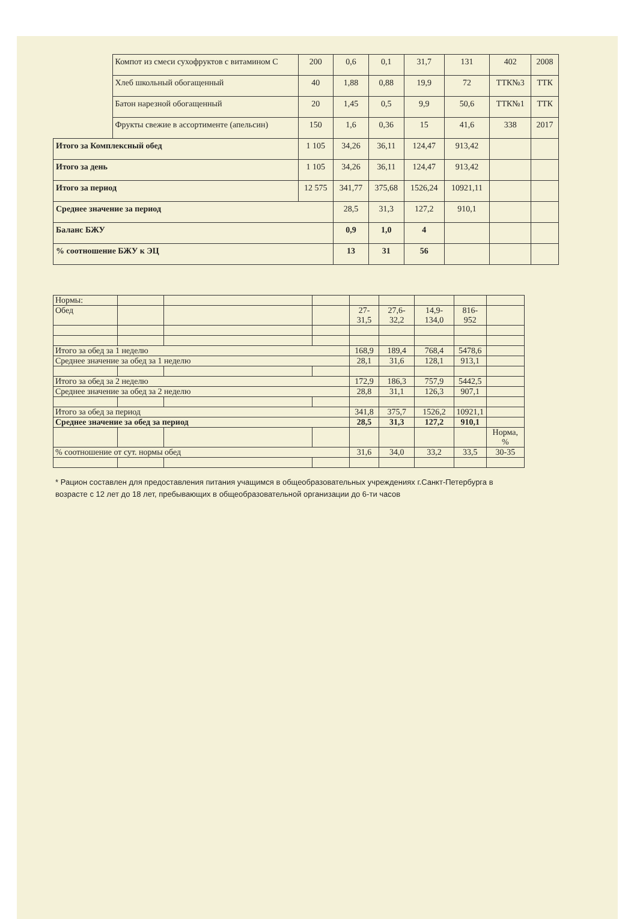| | Компот из смеси сухофруктов с витамином С | 200 | 0,6 | 0,1 | 31,7 | 131 | 402 | 2008 |
| | Хлеб школьный обогащенный | 40 | 1,88 | 0,88 | 19,9 | 72 | ТТК№3 | ТТК |
| | Батон нарезной обогащенный | 20 | 1,45 | 0,5 | 9,9 | 50,6 | ТТК№1 | ТТК |
| | Фрукты свежие в ассортименте (апельсин) | 150 | 1,6 | 0,36 | 15 | 41,6 | 338 | 2017 |
| Итого за Комплексный обед | | 1 105 | 34,26 | 36,11 | 124,47 | 913,42 | | |
| Итого за день | | 1 105 | 34,26 | 36,11 | 124,47 | 913,42 | | |
| Итого за период | | 12 575 | 341,77 | 375,68 | 1526,24 | 10921,11 | | |
| Среднее значение за период | | | 28,5 | 31,3 | 127,2 | 910,1 | | |
| Баланс БЖУ | | | 0,9 | 1,0 | 4 | | | |
| % соотношение БЖУ к ЭЦ | | | 13 | 31 | 56 | | | |
| Нормы: | | | | | | | | |
| Обед | | | | 27-31,5 | 27,6-32,2 | 14,9-134,0 | 816-952 | |
| Итого за обед за 1 неделю | | | | 168,9 | 189,4 | 768,4 | 5478,6 | |
| Среднее значение за обед за 1 неделю | | | | 28,1 | 31,6 | 128,1 | 913,1 | |
| Итого за обед за 2 неделю | | | | 172,9 | 186,3 | 757,9 | 5442,5 | |
| Среднее значение за обед за 2 неделю | | | | 28,8 | 31,1 | 126,3 | 907,1 | |
| Итого за обед за период | | | | 341,8 | 375,7 | 1526,2 | 10921,1 | |
| Среднее значение за обед за период | | | | 28,5 | 31,3 | 127,2 | 910,1 | |
| | | | | | | | | Норма, % |
| % соотношение от сут. нормы обед | | | | 31,6 | 34,0 | 33,2 | 33,5 | 30-35 |
* Рацион составлен для предоставления питания учащимся в общеобразовательных учреждениях г.Санкт-Петербурга в возрасте с 12 лет до 18 лет, пребывающих в общеобразовательной организации до 6-ти часов